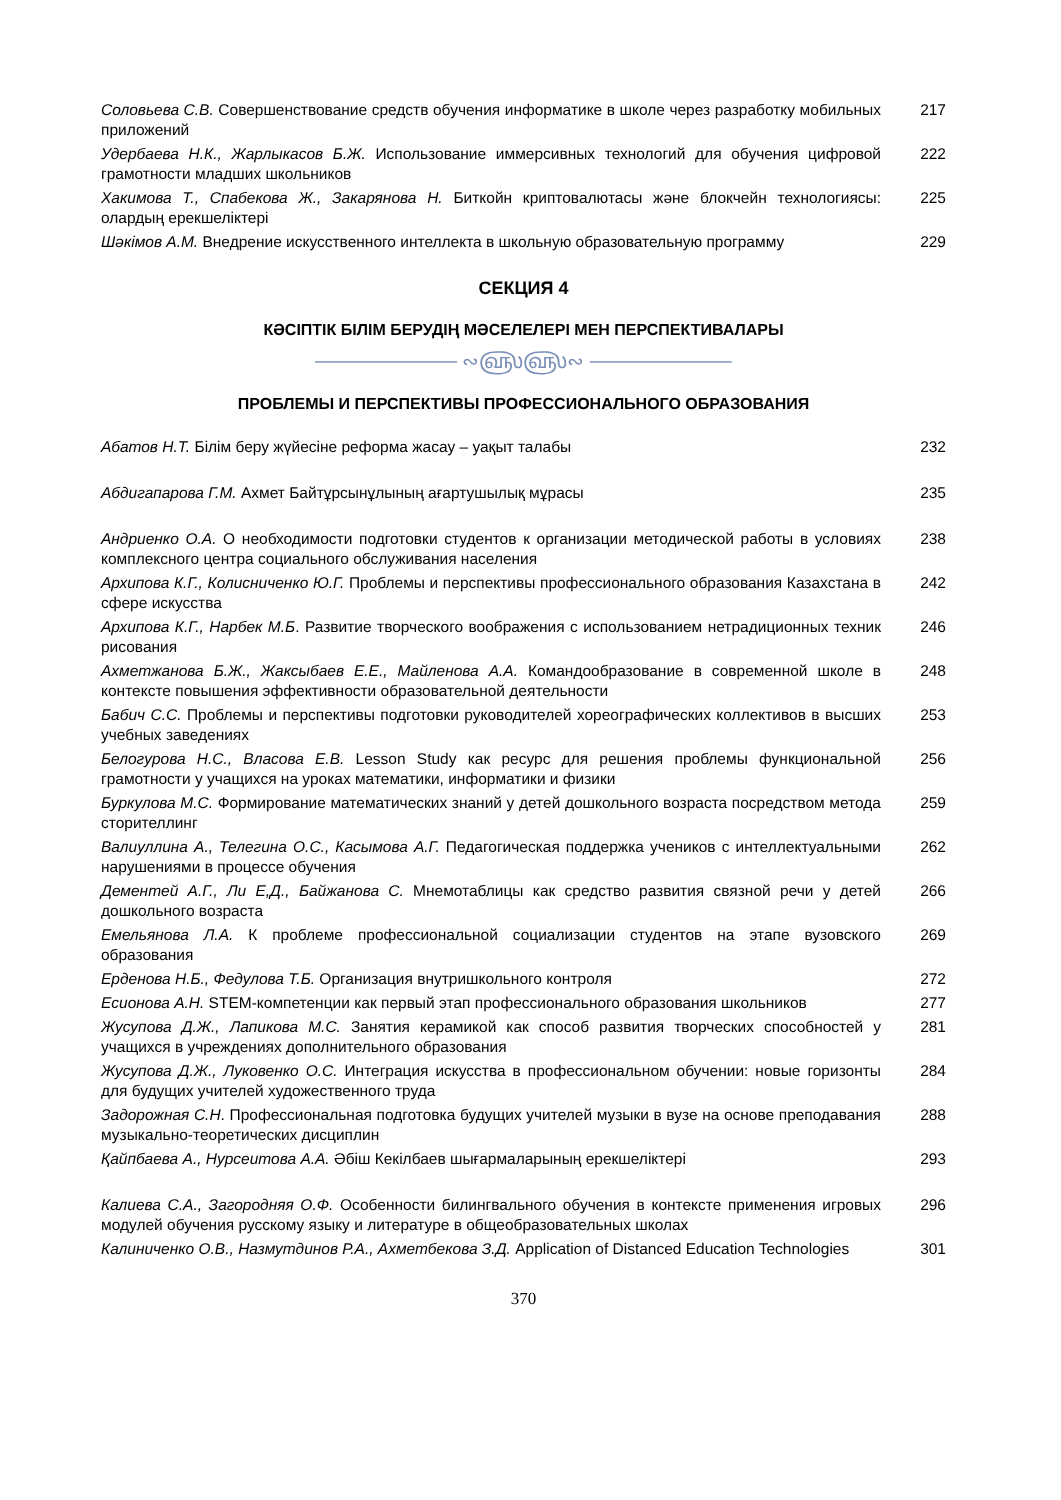Соловьева С.В. Совершенствование средств обучения информатике в школе через разработку мобильных приложений
217
Удербаева Н.К., Жарлыкасов Б.Ж. Использование иммерсивных технологий для обучения цифровой грамотности младших школьников
222
Хакимова Т., Спабекова Ж., Закарянова Н. Биткойн криптовалютасы және блокчейн технологиясы: олардың ерекшеліктері
225
Шәкімов А.М. Внедрение искусственного интеллекта в школьную образовательную программу
229
СЕКЦИЯ 4
КӘСІПТІК БІЛІМ БЕРУДІҢ МӘСЕЛЕЛЕРІ МЕН ПЕРСПЕКТИВАЛАРЫ
────────── ∾௵௵∾ ──────────
ПРОБЛЕМЫ И ПЕРСПЕКТИВЫ ПРОФЕССИОНАЛЬНОГО ОБРАЗОВАНИЯ
Абатов Н.Т. Білім беру жүйесіне реформа жасау – уақыт талабы 232
Абдигапарова Г.М. Ахмет Байтұрсынұлының ағартушылық мұрасы 235
Андриенко О.А. О необходимости подготовки студентов к организации методической работы в условиях комплексного центра социального обслуживания населения
238
Архипова К.Г., Колисниченко Ю.Г. Проблемы и перспективы профессионального образования Казахстана в сфере искусства
242
Архипова К.Г., Нарбек М.Б. Развитие творческого воображения с использованием нетрадиционных техник рисования
246
Ахметжанова Б.Ж., Жаксыбаев Е.Е., Майленова А.А. Командообразование в современной школе в контексте повышения эффективности образовательной деятельности
248
Бабич С.С. Проблемы и перспективы подготовки руководителей хореографических коллективов в высших учебных заведениях
253
Белогурова Н.С., Власова Е.В. Lesson Study как ресурс для решения проблемы функциональной грамотности у учащихся на уроках математики, информатики и физики
256
Буркулова М.С. Формирование математических знаний у детей дошкольного возраста посредством метода сторителлинг
259
Валиуллина А., Телегина О.С., Касымова А.Г. Педагогическая поддержка учеников с интеллектуальными нарушениями в процессе обучения
262
Дементей А.Г., Ли Е,Д., Байжанова С. Мнемотаблицы как средство развития связной речи у детей дошкольного возраста
266
Емельянова Л.А. К проблеме профессиональной социализации студентов на этапе вузовского образования
269
Ерденова Н.Б., Федулова Т.Б. Организация внутришкольного контроля 272
Есионова А.Н. STEM-компетенции как первый этап профессионального образования школьников
277
Жусупова Д.Ж., Лапикова М.С. Занятия керамикой как способ развития творческих способностей у учащихся в учреждениях дополнительного образования
281
Жусупова Д.Ж., Луковенко О.С. Интеграция искусства в профессиональном обучении: новые горизонты для будущих учителей художественного труда
284
Задорожная С.Н. Профессиональная подготовка будущих учителей музыки в вузе на основе преподавания музыкально-теоретических дисциплин
288
Қайпбаева А., Нурсеитова А.А. Әбіш Кекілбаев шығармаларының ерекшеліктері 293
Калиева С.А., Загородняя О.Ф. Особенности билингвального обучения в контексте применения игровых модулей обучения русскому языку и литературе в общеобразовательных школах
296
Калиниченко О.В., Назмутдинов Р.А., Ахметбекова З.Д. Application of Distanced Education Technologies
301
370